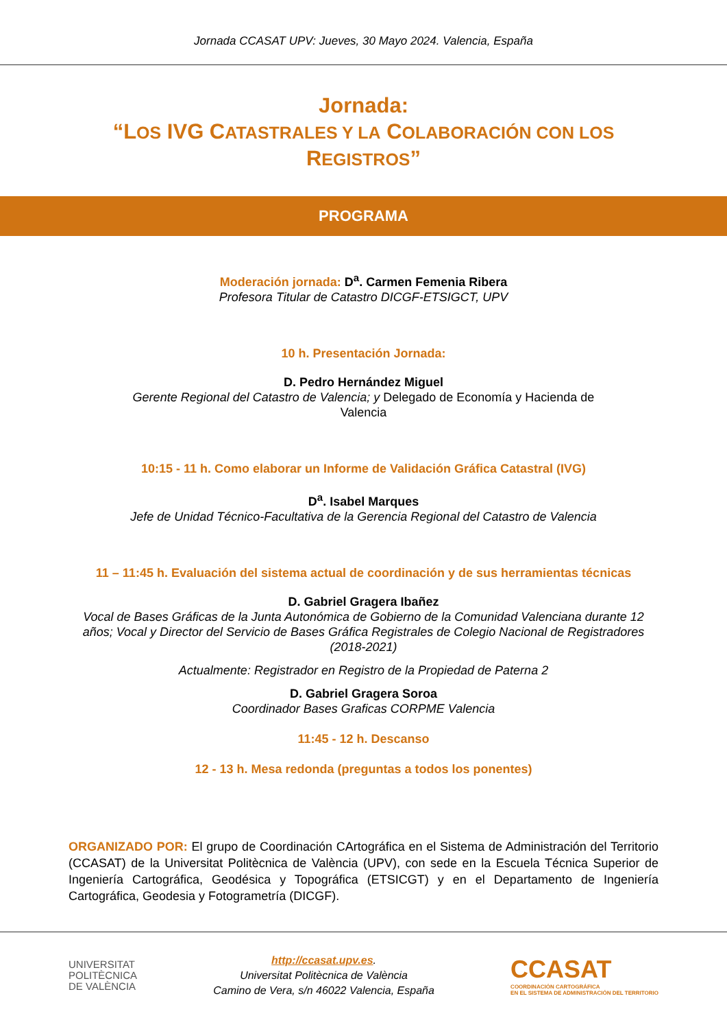Jornada CCASAT UPV: Jueves, 30 Mayo 2024. Valencia, España
Jornada:
“LOS IVG CATASTRALES Y LA COLABORACIÓN CON LOS
REGISTROS”
PROGRAMA
Moderación jornada: D<sup>a</sup>. Carmen Femenia Ribera
Profesora Titular de Catastro DICGF-ETSIGCT, UPV
10 h. Presentación Jornada:
D. Pedro Hernández Miguel
Gerente Regional del Catastro de Valencia; y Delegado de Economía y Hacienda de
Valencia
10:15 - 11 h. Como elaborar un Informe de Validación Gráfica Catastral (IVG)
D<sup>a</sup>. Isabel Marques
Jefe de Unidad Técnico-Facultativa de la Gerencia Regional del Catastro de Valencia
11 – 11:45 h. Evaluación del sistema actual de coordinación y de sus herramientas técnicas
D. Gabriel Gragera Ibañez
Vocal de Bases Gráficas de la Junta Autonómica de Gobierno de la Comunidad Valenciana durante 12 años; Vocal y Director del Servicio de Bases Gráfica Registrales de Colegio Nacional de Registradores (2018-2021)
Actualmente: Registrador en Registro de la Propiedad de Paterna 2
D. Gabriel Gragera Soroa
Coordinador Bases Graficas CORPME Valencia
11:45 - 12 h. Descanso
12 - 13 h. Mesa redonda (preguntas a todos los ponentes)
ORGANIZADO POR: El grupo de Coordinación CArtográfica en el Sistema de Administración del Territorio (CCASAT) de la Universitat Politècnica de València (UPV), con sede en la Escuela Técnica Superior de Ingeniería Cartográfica, Geodésica y Topográfica (ETSICGT) y en el Departamento de Ingeniería Cartográfica, Geodesia y Fotogrametría (DICGF).
UNIVERSITAT
POLITÈCNICA
DE VALÈNCIA
http://ccasat.upv.es.
Universitat Politècnica de València
Camino de Vera, s/n 46022 Valencia, España
CCASAT
COORDINACIÓN CARTOGRÁFICA
EN EL SISTEMA DE ADMINISTRACIÓN DEL TERRITORIO